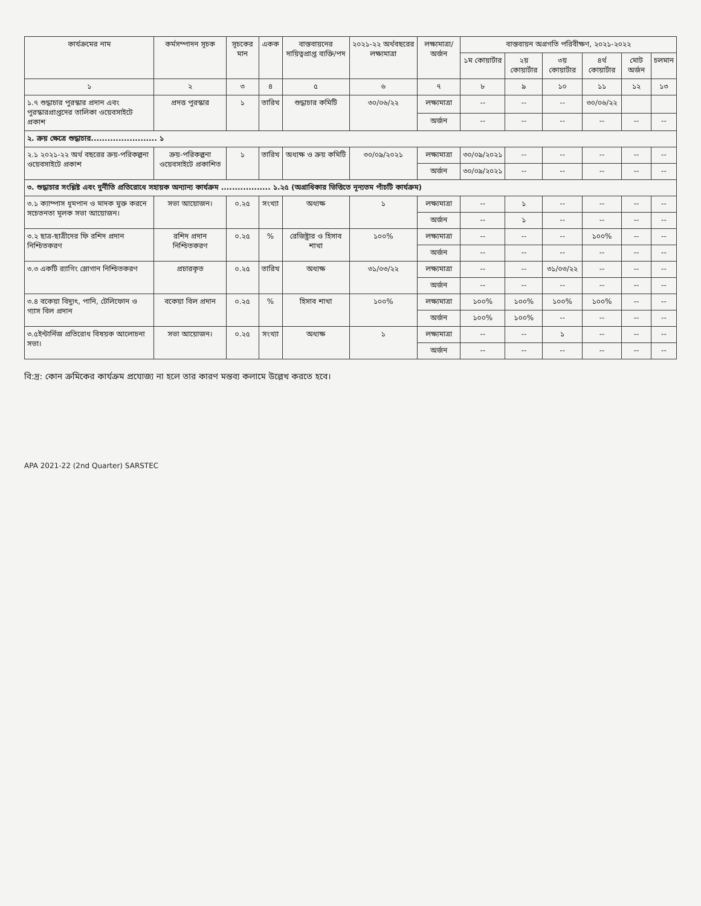| কার্যক্রমের নাম | কর্মসম্পাদন সূচক | সূচকের মান | একক | বাস্তবায়নের দায়িত্বপ্রাপ্ত ব্যক্তি/পদ | ২০২১-২২ অর্থবছরের লক্ষ্যমাত্রা | লক্ষ্যমাত্রা/ অর্জন | বাস্তবায়ন অগ্রগতি পরিবীক্ষণ, ২০২১-২০২২ | | | | | |
| --- | --- | --- | --- | --- | --- | --- | --- | --- | --- | --- | --- | --- |
| | | | | | | | ১ম কোয়ার্টার | ২য় কোয়ার্টার | ৩য় কোয়ার্টার | ৪র্থ কোয়ার্টার | মোট অর্জন | চলমান |
| ১ | ২ | ৩ | ৪ | ৫ | ৬ | ৭ | ৮ | ৯ | ১০ | ১১ | ১২ | ১৩ |
| ১.৭ শুদ্ধাচার পুরস্কার প্রদান এবং পুরস্কারপ্রাপ্তদের তালিকা ওয়েবসাইটে প্রকাশ | প্রদত্ত পুরস্কার | ১ | তারিখ | শুদ্ধাচার কমিটি | ৩০/০৬/২২ | লক্ষ্যমাত্রা | -- | -- | -- | ৩০/০৬/২২ | | |
| | | | | | | অর্জন | -- | -- | -- | -- | -- | -- |
| ২. ক্রয় ক্ষেত্রে শুদ্ধাচার........................ ১ | | | | | | | | | | | | |
| ২.১ ২০২১-২২ অর্থ বছরের ক্রয়-পরিকল্পনা ওয়েবসাইটে প্রকাশ | ক্রয়-পরিকল্পনা ওয়েবসাইটে প্রকাশিত | ১ | তারিখ | অধ্যক্ষ ও ক্রয় কমিটি | ৩০/০৯/২০২১ | লক্ষ্যমাত্রা | ৩০/০৯/২০২১ | -- | -- | -- | -- | -- |
| | | | | | | অর্জন | ৩০/০৯/২০২১ | -- | -- | -- | -- | -- |
| ৩. শুদ্ধাচার সংশ্লিষ্ট এবং দুর্নীতি প্রতিরোধে সহায়ক অন্যান্য কার্যক্রম .................. ১.২৫ (অগ্রাধিকার ভিত্তিতে নূন্যতম পাঁচটি কার্যক্রম) | | | | | | | | | | | | |
| ৩.১ ক্যাম্পাস ধূমপান ও মাদক মুক্ত করনে সচেতনতা মূলক সভা আয়োজন। | সভা আয়োজন। | ০.২৫ | সংখ্যা | অধ্যক্ষ | ১ | লক্ষ্যমাত্রা | -- | ১ | -- | -- | -- | -- |
| | | | | | | অর্জন | -- | ১ | -- | -- | -- | -- |
| ৩.২ ছাত্র-ছাত্রীদের ফি রশিদ প্রদান নিশ্চিতকরণ | রশিদ প্রদান নিশ্চিতকরণ | ০.২৫ | % | রেজিষ্ট্রার ও হিসাব শাখা | ১০০% | লক্ষ্যমাত্রা | -- | -- | -- | ১০০% | -- | -- |
| | | | | | | অর্জন | -- | -- | -- | -- | -- | -- |
| ৩.৩ একটি র‍্যাগিং স্লোগান নিশ্চিতকরণ | প্রচারকৃত | ০.২৫ | তারিখ | অধ্যক্ষ | ৩১/০৩/২২ | লক্ষ্যমাত্রা | -- | -- | ৩১/০৩/২২ | -- | -- | -- |
| | | | | | | অর্জন | -- | -- | -- | -- | -- | -- |
| ৩.৪ বকেয়া বিদ্যুৎ, পানি, টেলিফোন ও গ্যাস বিল প্রদান | বকেয়া বিল প্রদান | ০.২৫ | % | হিসাব শাখা | ১০০% | লক্ষ্যমাত্রা | ১০০% | ১০০% | ১০০% | ১০০% | -- | -- |
| | | | | | | অর্জন | ১০০% | ১০০% | -- | -- | -- | -- |
| ৩.৫ইন্টার্নিজ প্রতিরোধ বিষয়ক আলোচনা সভা। | সভা আয়োজন। | ০.২৫ | সংখ্যা | অধ্যক্ষ | ১ | লক্ষ্যমাত্রা | -- | -- | ১ | -- | -- | -- |
| | | | | | | অর্জন | -- | -- | -- | -- | -- | -- |
বি:দ্র: কোন ক্রমিকের কার্যক্রম প্রযোজ্য না হলে তার কারণ মন্তব্য কলামে উল্লেখ করতে হবে।
APA 2021-22 (2nd Quarter) SARSTEC